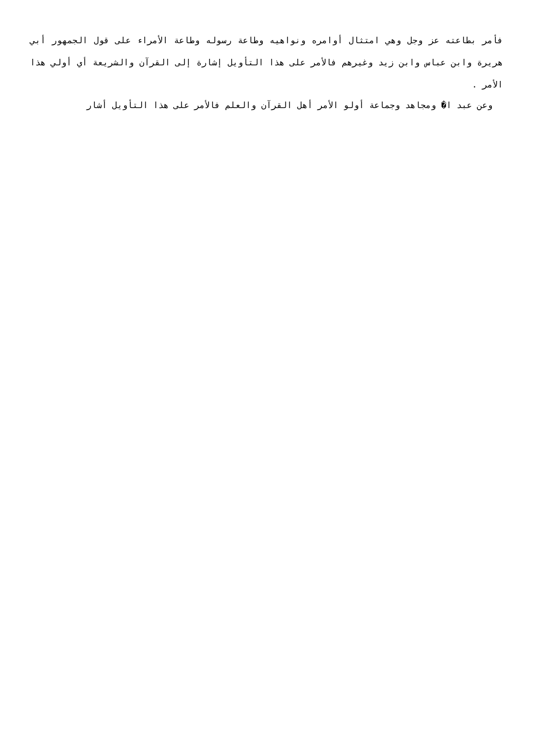فأمر بطاعته عز وجل وهي امتثال أوامره ونواهيه وطاعة رسوله وطاعة الأمراء على قول الجمهور أبي هريرة وابن عباس وابن زيد وغيرهم فالأمر على هذا التأويل إشارة إلى القرآن والشريعة أي أولي هذا الأمر .
وعن عبد ا� ومجاهد وجماعة أولو الأمر أهل القرآن والعلم فالأمر على هذا التأويل أشار